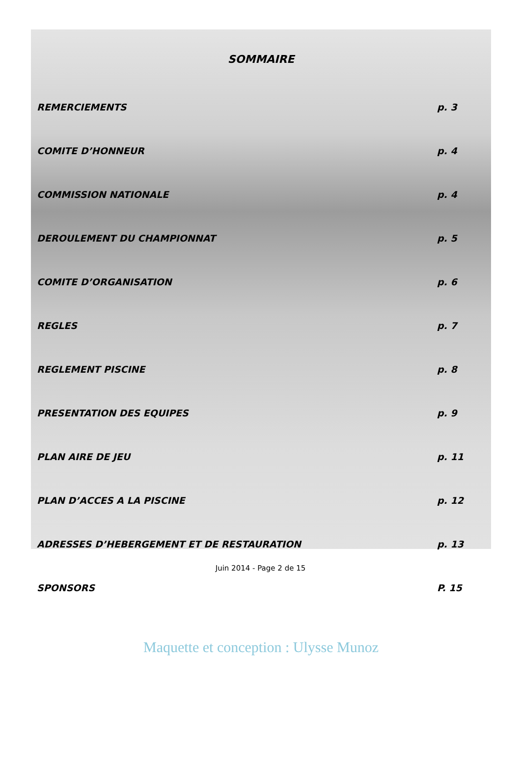SOMMAIRE
REMERCIEMENTS p. 3
COMITE D’HONNEUR p. 4
COMMISSION NATIONALE p. 4
DEROULEMENT DU CHAMPIONNAT p. 5
COMITE D’ORGANISATION p. 6
REGLES p. 7
REGLEMENT PISCINE p. 8
PRESENTATION DES EQUIPES p. 9
PLAN AIRE DE JEU p. 11
PLAN D’ACCES A LA PISCINE p. 12
ADRESSES D’HEBERGEMENT ET DE RESTAURATION p. 13
SPONSORS P. 15
Maquette et conception : Ulysse Munoz
Juin 2014 - Page 2 de 15